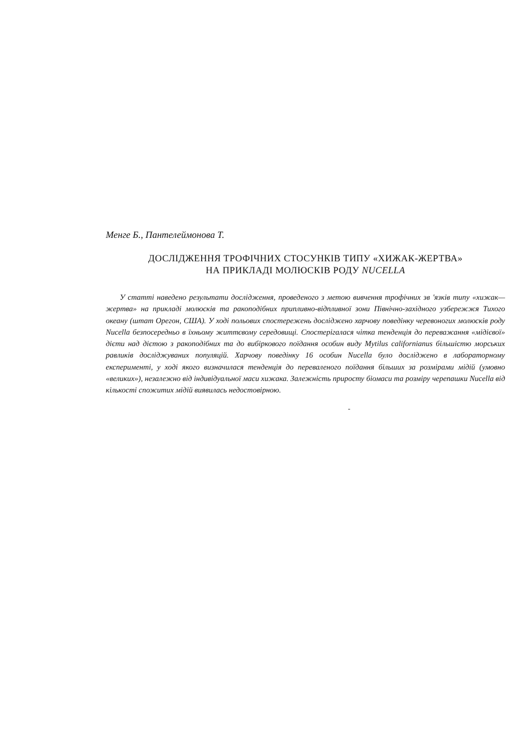Менге Б., Пантелеймонова Т.
ДОСЛІДЖЕННЯ ТРОФІЧНИХ СТОСУНКІВ ТИПУ «ХИЖАК-ЖЕРТВА»
НА ПРИКЛАДІ МОЛЮСКІВ РОДУ NUCELLA
У статті наведено результати дослідження, проведеного з метою вивчення трофічних зв 'язків типу «хижак—жертва» на прикладі молюсків та ракоподібних припливно-відпливної зони Північно-західного узбережжя Тихого океану (штат Орегон, США). У ході польових спостережень досліджено харчову поведінку черевоногих молюсків роду Nucella безпосередньо в їхньому життєвому середовищі. Спостерігалася чітка тенденція до переважання «мідієвої» дієти над дієтою з ракоподібних та до вибіркового поїдання особин виду Mytilus californianus більшістю морських равликів досліджуваних популяцій. Харчову поведінку 16 особин Nucella було досліджено в лабораторному експерименті, у ході якого визначилася тенденція до переваленого поїдання більших за розмірами мідій (умовно «великих»), незалежно від індивідуальної маси хижака. Залежність приросту біомаси та розміру черепашки Nucella від кількості спожитих мідій виявилась недостовірною.
-